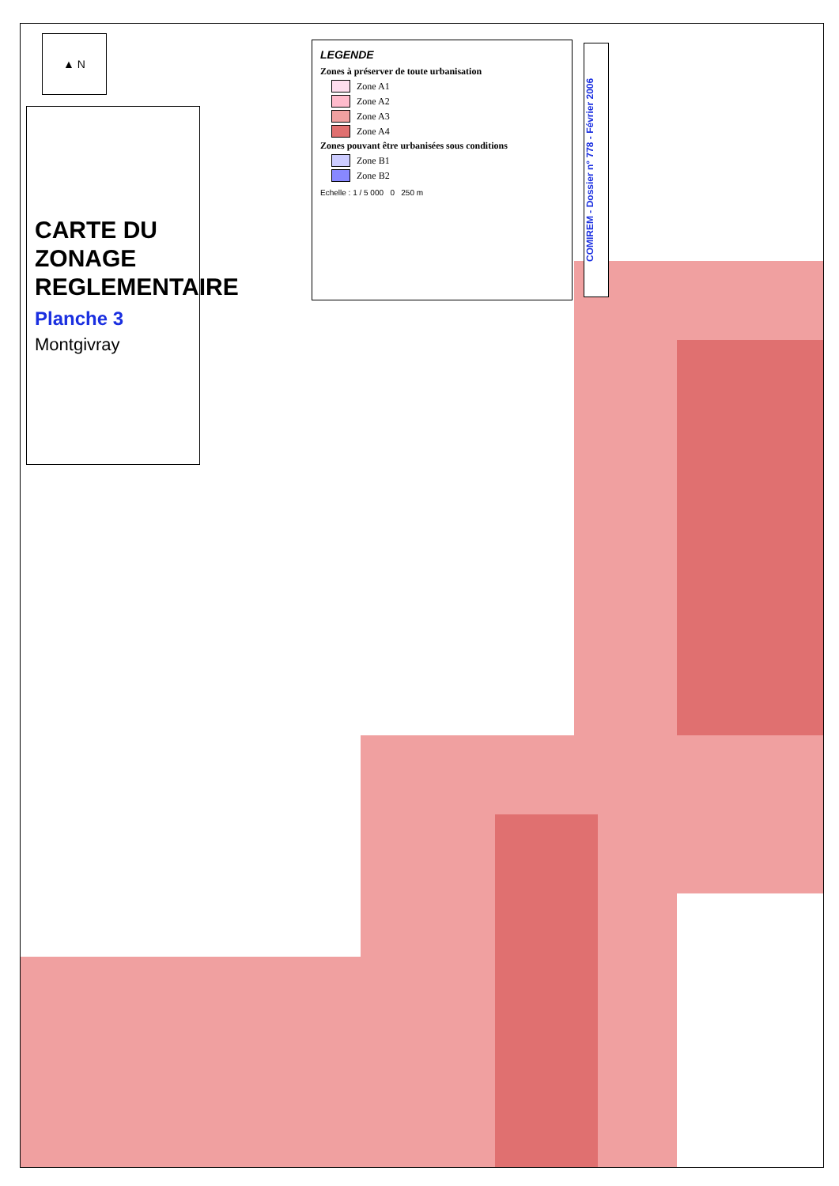▲ N
CARTE DU ZONAGE REGLEMENTAIRE
Planche 3
Montgivray
LEGENDE
Zones à préserver de toute urbanisation
Zone A1
Zone A2
Zone A3
Zone A4
Zones pouvant être urbanisées sous conditions
Zone B1
Zone B2
Echelle : 1 / 5 000 0 250 m
COMIREM - Dossier n° 778 - Février 2006